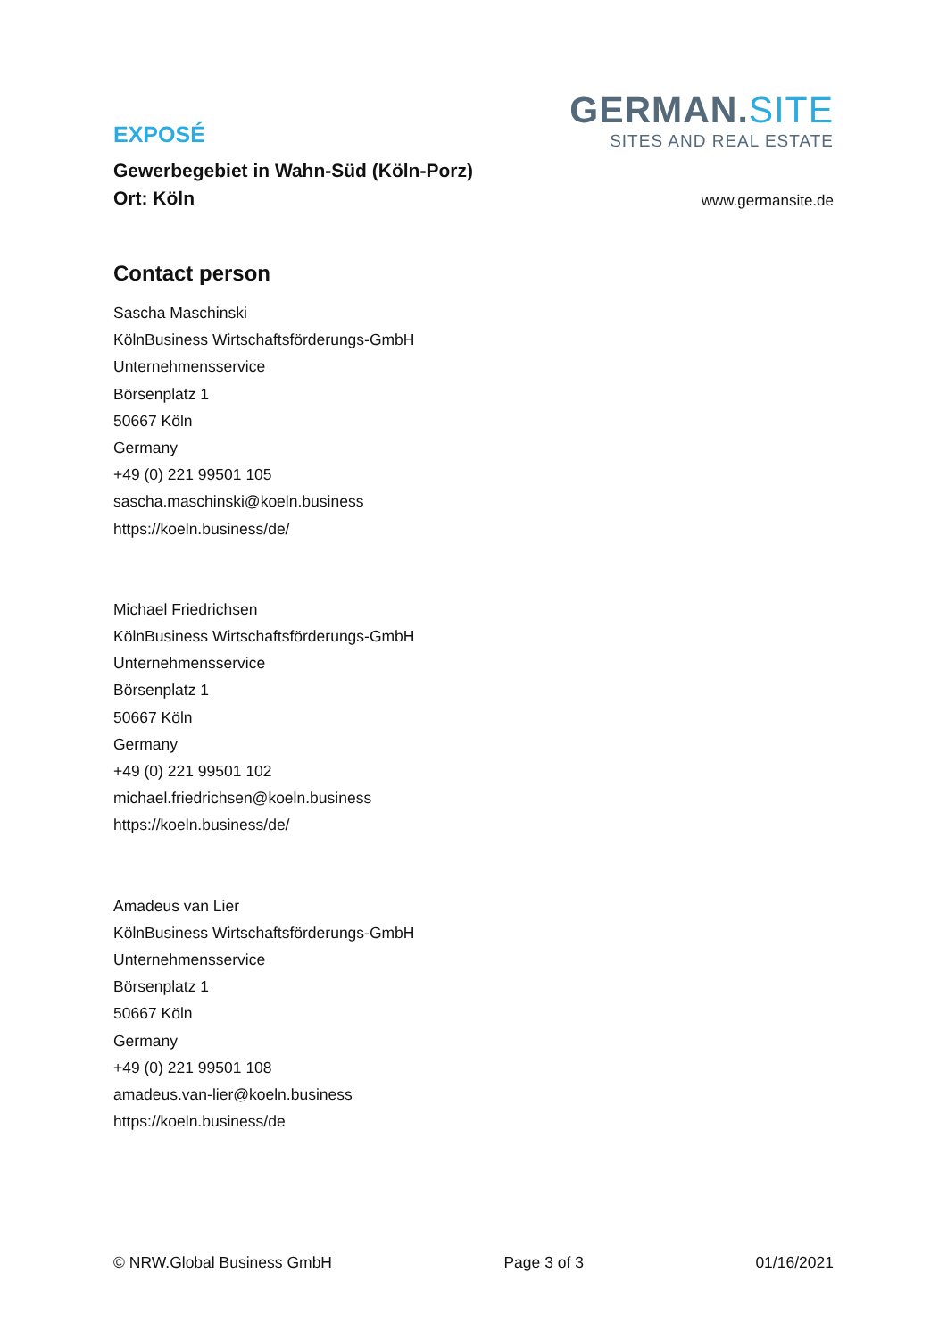EXPOSÉ
Gewerbegebiet in Wahn-Süd (Köln-Porz)
Ort: Köln
GERMAN.SITE
SITES AND REAL ESTATE
www.germansite.de
Contact person
Sascha Maschinski
KölnBusiness Wirtschaftsförderungs-GmbH
Unternehmensservice
Börsenplatz 1
50667 Köln
Germany
+49 (0) 221 99501 105
sascha.maschinski@koeln.business
https://koeln.business/de/
Michael Friedrichsen
KölnBusiness Wirtschaftsförderungs-GmbH
Unternehmensservice
Börsenplatz 1
50667 Köln
Germany
+49 (0) 221 99501 102
michael.friedrichsen@koeln.business
https://koeln.business/de/
Amadeus van Lier
KölnBusiness Wirtschaftsförderungs-GmbH
Unternehmensservice
Börsenplatz 1
50667 Köln
Germany
+49 (0) 221 99501 108
amadeus.van-lier@koeln.business
https://koeln.business/de
© NRW.Global Business GmbH Page 3 of 3 01/16/2021